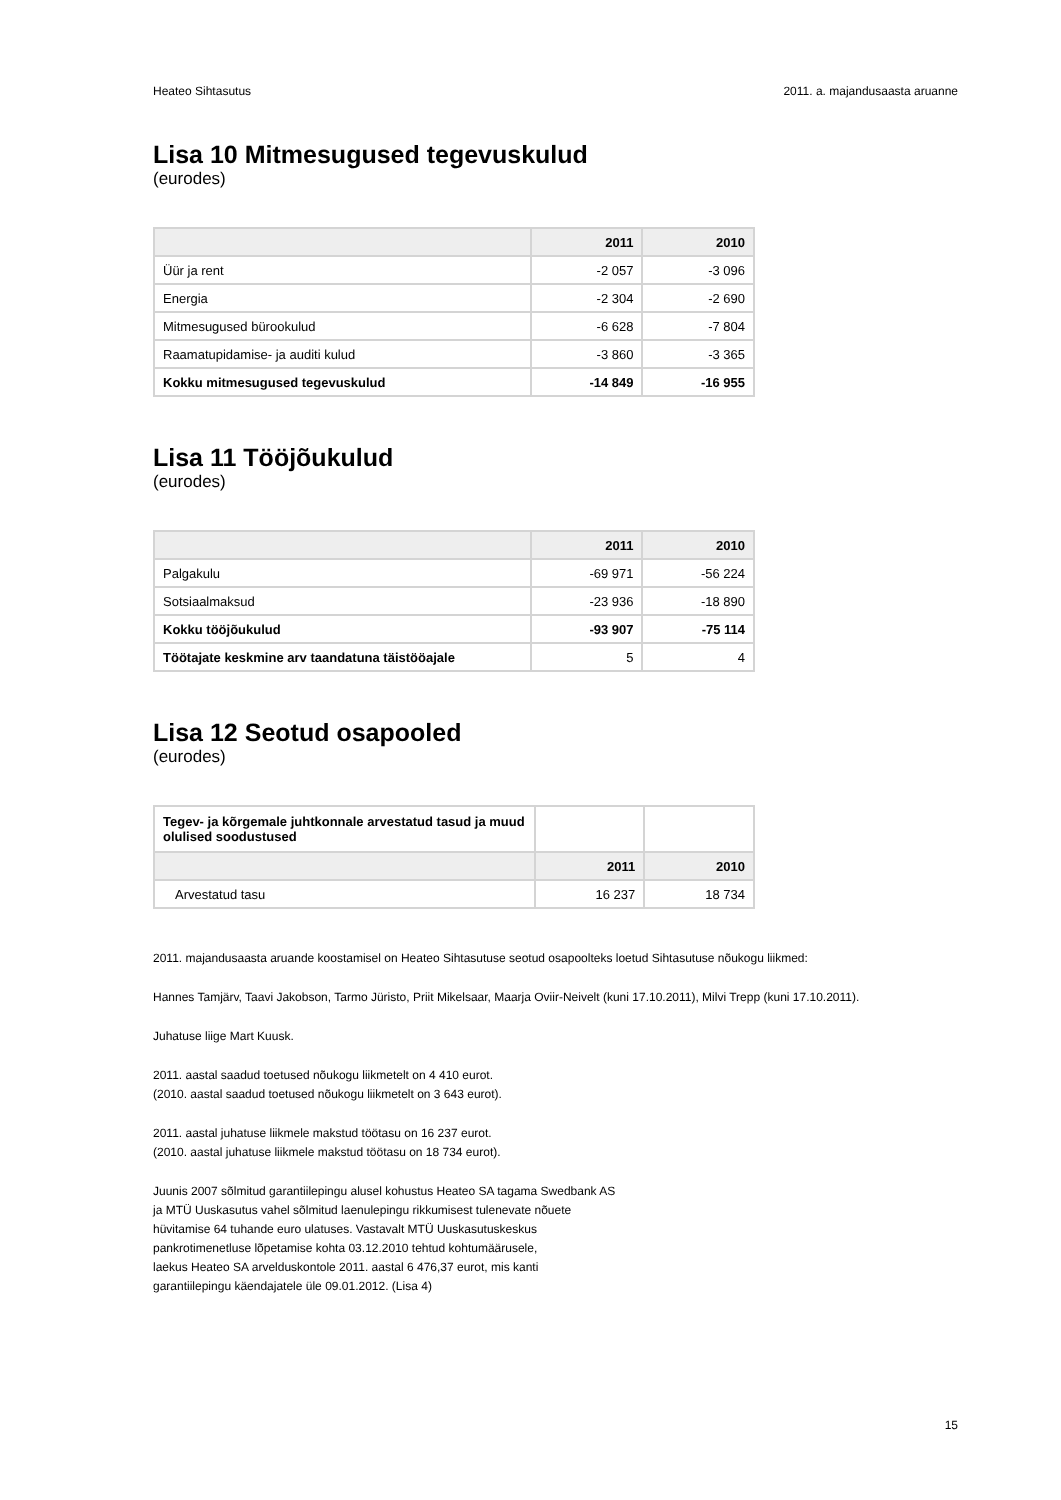Heateo Sihtasutus 2011. a. majandusaasta aruanne
Lisa 10 Mitmesugused tegevuskulud
(eurodes)
| | 2011 | 2010 |
| --- | --- | --- |
| Üür ja rent | -2 057 | -3 096 |
| Energia | -2 304 | -2 690 |
| Mitmesugused bürookulud | -6 628 | -7 804 |
| Raamatupidamise- ja auditi kulud | -3 860 | -3 365 |
| Kokku mitmesugused tegevuskulud | -14 849 | -16 955 |
Lisa 11 Tööjõukulud
(eurodes)
| | 2011 | 2010 |
| --- | --- | --- |
| Palgakulu | -69 971 | -56 224 |
| Sotsiaalmaksud | -23 936 | -18 890 |
| Kokku tööjõukulud | -93 907 | -75 114 |
| Töötajate keskmine arv taandatuna täistööajale | 5 | 4 |
Lisa 12 Seotud osapooled
(eurodes)
| Tegev- ja kõrgemale juhtkonnale arvestatud tasud ja muud olulised soodustused | | |
| | 2011 | 2010 |
| Arvestatud tasu | 16 237 | 18 734 |
2011. majandusaasta aruande koostamisel on Heateo Sihtasutuse seotud osapoolteks loetud Sihtasutuse nõukogu liikmed:
Hannes Tamjärv, Taavi Jakobson, Tarmo Jüristo, Priit Mikelsaar, Maarja Oviir-Neivelt (kuni 17.10.2011), Milvi Trepp (kuni 17.10.2011).
Juhatuse liige Mart Kuusk.
2011. aastal saadud toetused nõukogu liikmetelt on 4 410 eurot.
(2010. aastal saadud toetused nõukogu liikmetelt on 3 643 eurot).
2011. aastal juhatuse liikmele makstud töötasu on 16 237 eurot.
(2010. aastal juhatuse liikmele makstud töötasu on 18 734 eurot).
Juunis 2007 sõlmitud garantiilepingu alusel kohustus Heateo SA tagama Swedbank AS
ja MTÜ Uuskasutus vahel sõlmitud laenulepingu rikkumisest tulenevate nõuete
hüvitamise 64 tuhande euro ulatuses. Vastavalt MTÜ Uuskasutuskeskus
pankrotimenetluse lõpetamise kohta 03.12.2010 tehtud kohtumäärusele,
laekus Heateo SA arvelduskontole 2011. aastal 6 476,37 eurot, mis kanti
garantiilepingu käendajatele üle 09.01.2012. (Lisa 4)
15